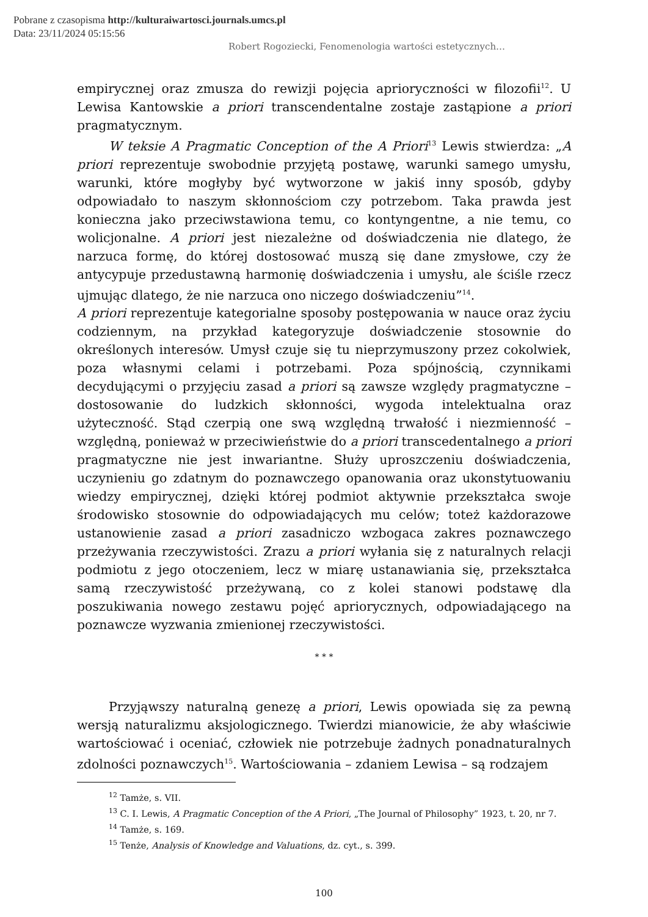Pobrane z czasopisma http://kulturaiwartosci.journals.umcs.pl
Data: 23/11/2024 05:15:56
Robert Rogoziecki, Fenomenologia wartości estetycznych…
empirycznej oraz zmusza do rewizji pojęcia aprioryczności w filozofii<sup>12</sup>. U Lewisa Kantowskie a priori transcendentalne zostaje zastąpione a priori pragmatycznym.
W teksie A Pragmatic Conception of the A Priori<sup>13</sup> Lewis stwierdza: „A priori reprezentuje swobodnie przyjętą postawę, warunki samego umysłu, warunki, które mogłyby być wytworzone w jakiś inny sposób, gdyby odpowiadało to naszym skłonnościom czy potrzebom. Taka prawda jest konieczna jako przeciwstawiona temu, co kontyngentne, a nie temu, co wolicjonalne. A priori jest niezależne od doświadczenia nie dlatego, że narzuca formę, do której dostosować muszą się dane zmysłowe, czy że antycypuje przedustawną harmonię doświadczenia i umysłu, ale ściśle rzecz ujmując dlatego, że nie narzuca ono niczego doświadczeniu”<sup>14</sup>.
A priori reprezentuje kategorialne sposoby postępowania w nauce oraz życiu codziennym, na przykład kategoryzuje doświadczenie stosownie do określonych interesów. Umysł czuje się tu nieprzymuszony przez cokolwiek, poza własnymi celami i potrzebami. Poza spójnością, czynnikami decydującymi o przyjęciu zasad a priori są zawsze względy pragmatyczne – dostosowanie do ludzkich skłonności, wygoda intelektualna oraz użyteczność. Stąd czerpią one swą względną trwałość i niezmienność – względną, ponieważ w przeciwieństwie do a priori transcedentalnego a priori pragmatyczne nie jest inwariantne. Służy uproszczeniu doświadczenia, uczynieniu go zdatnym do poznawczego opanowania oraz ukonstytuowaniu wiedzy empirycznej, dzięki której podmiot aktywnie przekształca swoje środowisko stosownie do odpowiadających mu celów; toteż każdorazowe ustanowienie zasad a priori zasadniczo wzbogaca zakres poznawczego przeżywania rzeczywistości. Zrazu a priori wyłania się z naturalnych relacji podmiotu z jego otoczeniem, lecz w miarę ustanawiania się, przekształca samą rzeczywistość przeżywaną, co z kolei stanowi podstawę dla poszukiwania nowego zestawu pojęć apriorycznych, odpowiadającego na poznawcze wyzwania zmienionej rzeczywistości.
* * *
Przyjąwszy naturalną genezę a priori, Lewis opowiada się za pewną wersją naturalizmu aksjologicznego. Twierdzi mianowicie, że aby właściwie wartościować i oceniać, człowiek nie potrzebuje żadnych ponadnaturalnych zdolności poznawczych<sup>15</sup>. Wartościowania – zdaniem Lewisa – są rodzajem
<sup>12</sup> Tamże, s. VII.
<sup>13</sup> C. I. Lewis, A Pragmatic Conception of the A Priori, „The Journal of Philosophy” 1923, t. 20, nr 7.
<sup>14</sup> Tamże, s. 169.
<sup>15</sup> Tenże, Analysis of Knowledge and Valuations, dz. cyt., s. 399.
100